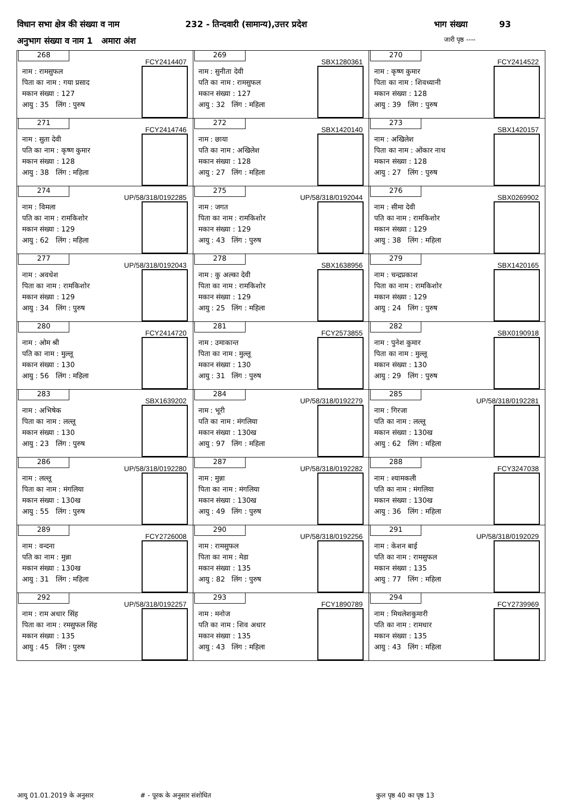विधान सभा क्षेत्र की संख्या व नाम 232 - तिन्दवारी (सामान्य),उत्तर प्रदेश भाग संख्या 93
अनुभाग संख्या व नाम 1 अमारा अंश जारी पृष्ठ ----
| 268 FCY2414407 नाम : रामसुफल पिता का नाम : गया प्रसाद मकान संख्या : 127 आयु : 35 लिंग : पुरुष | 269 SBX1280361 नाम : सुनीता देवी पति का नाम : रामसुफल मकान संख्या : 127 आयु : 32 लिंग : महिला | 270 FCY2414522 नाम : कृष्ण कुमार पिता का नाम : शिवध्यानी मकान संख्या : 128 आयु : 39 लिंग : पुरुष |
| 271 FCY2414746 नाम : सुता देवी पति का नाम : कृष्ण कुमार मकान संख्या : 128 आयु : 38 लिंग : महिला | 272 SBX1420140 नाम : छाया पति का नाम : अखिलेश मकान संख्या : 128 आयु : 27 लिंग : महिला | 273 SBX1420157 नाम : अखिलेश पिता का नाम : ओंकार नाथ मकान संख्या : 128 आयु : 27 लिंग : पुरुष |
| 274 UP/58/318/0192285 नाम : विमला पति का नाम : रामकिशोर मकान संख्या : 129 आयु : 62 लिंग : महिला | 275 UP/58/318/0192044 नाम : जगत पिता का नाम : रामकिशोर मकान संख्या : 129 आयु : 43 लिंग : पुरुष | 276 SBX0269902 नाम : सीमा देवी पति का नाम : रामकिशोर मकान संख्या : 129 आयु : 38 लिंग : महिला |
| 277 UP/58/318/0192043 नाम : अवधेश पिता का नाम : रामकिशोर मकान संख्या : 129 आयु : 34 लिंग : पुरुष | 278 SBX1638956 नाम : कु अल्का देवी पिता का नाम : रामकिशोर मकान संख्या : 129 आयु : 25 लिंग : महिला | 279 SBX1420165 नाम : चन्द्रप्रकाश पिता का नाम : रामकिशोर मकान संख्या : 129 आयु : 24 लिंग : पुरुष |
| 280 FCY2414720 नाम : ओम श्री पति का नाम : मुल्लू मकान संख्या : 130 आयु : 56 लिंग : महिला | 281 FCY2573855 नाम : उमाकान्त पिता का नाम : मुल्लू मकान संख्या : 130 आयु : 31 लिंग : पुरुष | 282 SBX0190918 नाम : पुनेश कुमार पिता का नाम : मुल्लू मकान संख्या : 130 आयु : 29 लिंग : पुरुष |
| 283 SBX1639202 नाम : अभिषेक पिता का नाम : लल्लू मकान संख्या : 130 आयु : 23 लिंग : पुरुष | 284 UP/58/318/0192279 नाम : भूरी पति का नाम : मंगलिया मकान संख्या : 130ख आयु : 97 लिंग : महिला | 285 UP/58/318/0192281 नाम : गिरजा पति का नाम : लल्लू मकान संख्या : 130ख आयु : 62 लिंग : महिला |
| 286 UP/58/318/0192280 नाम : लल्लू पिता का नाम : मंगलिया मकान संख्या : 130ख आयु : 55 लिंग : पुरुष | 287 UP/58/318/0192282 नाम : मुन्ना पिता का नाम : मंगलिया मकान संख्या : 130ख आयु : 49 लिंग : पुरुष | 288 FCY3247038 नाम : श्यामकली पति का नाम : मंगलिया मकान संख्या : 130ख आयु : 36 लिंग : महिला |
| 289 FCY2726008 नाम : वन्दना पति का नाम : मुन्ना मकान संख्या : 130ख आयु : 31 लिंग : महिला | 290 UP/58/318/0192256 नाम : रामसुफल पिता का नाम : मेडा मकान संख्या : 135 आयु : 82 लिंग : पुरुष | 291 UP/58/318/0192029 नाम : केशन बाई पति का नाम : रामसुफल मकान संख्या : 135 आयु : 77 लिंग : महिला |
| 292 UP/58/318/0192257 नाम : राम अधार सिंह पिता का नाम : रमसुफल सिंह मकान संख्या : 135 आयु : 45 लिंग : पुरुष | 293 FCY1890789 नाम : मनोज पति का नाम : शिव अधार मकान संख्या : 135 आयु : 43 लिंग : महिला | 294 FCY2739969 नाम : मिथलेशकुमारी पति का नाम : रामधार मकान संख्या : 135 आयु : 43 लिंग : महिला |
आयु 01.01.2019 के अनुसार # - पूरक के अनुसार संशोधित कुल पृष्ठ 40 का पृष्ठ 13